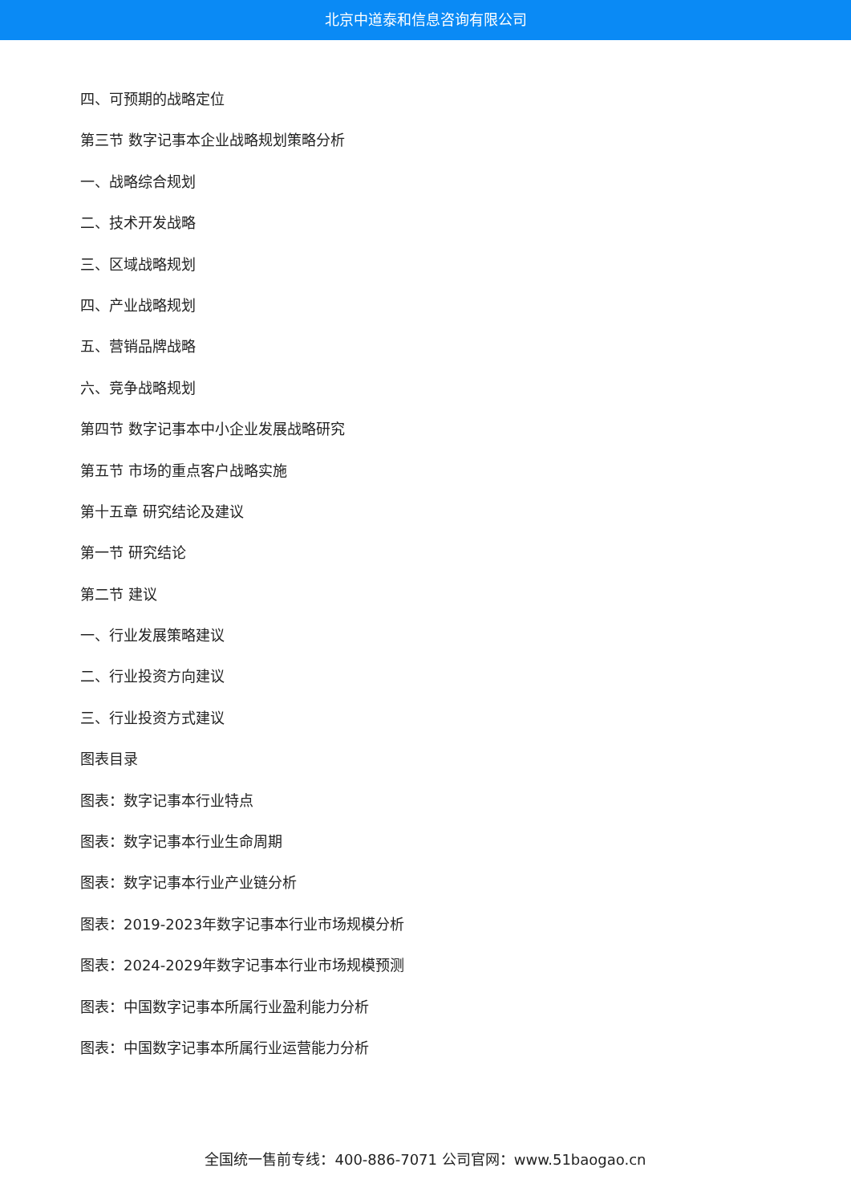北京中道泰和信息咨询有限公司
四、可预期的战略定位
第三节 数字记事本企业战略规划策略分析
一、战略综合规划
二、技术开发战略
三、区域战略规划
四、产业战略规划
五、营销品牌战略
六、竞争战略规划
第四节 数字记事本中小企业发展战略研究
第五节 市场的重点客户战略实施
第十五章 研究结论及建议
第一节 研究结论
第二节 建议
一、行业发展策略建议
二、行业投资方向建议
三、行业投资方式建议
图表目录
图表：数字记事本行业特点
图表：数字记事本行业生命周期
图表：数字记事本行业产业链分析
图表：2019-2023年数字记事本行业市场规模分析
图表：2024-2029年数字记事本行业市场规模预测
图表：中国数字记事本所属行业盈利能力分析
图表：中国数字记事本所属行业运营能力分析
全国统一售前专线：400-886-7071 公司官网：www.51baogao.cn